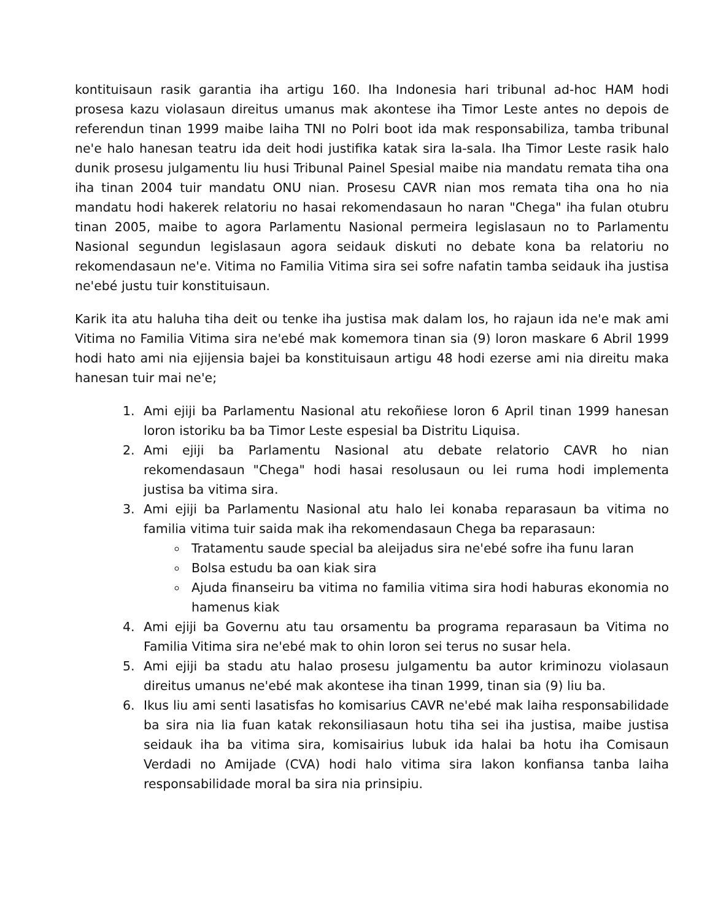kontituisaun rasik garantia iha artigu 160. Iha Indonesia hari tribunal ad-hoc HAM hodi prosesa kazu violasaun direitus umanus mak akontese iha Timor Leste antes no depois de referendun tinan 1999 maibe laiha TNI no Polri boot ida mak responsabiliza, tamba tribunal ne'e halo hanesan teatru ida deit hodi justifika katak sira la-sala. Iha Timor Leste rasik halo dunik prosesu julgamentu liu husi Tribunal Painel Spesial maibe nia mandatu remata tiha ona iha tinan 2004 tuir mandatu ONU nian. Prosesu CAVR nian mos remata tiha ona ho nia mandatu hodi hakerek relatoriu no hasai rekomendasaun ho naran "Chega" iha fulan otubru tinan 2005, maibe to agora Parlamentu Nasional permeira legislasaun no to Parlamentu Nasional segundun legislasaun agora seidauk diskuti no debate kona ba relatoriu no rekomendasaun ne'e. Vitima no Familia Vitima sira sei sofre nafatin tamba seidauk iha justisa ne'ebé justu tuir konstituisaun.
Karik ita atu haluha tiha deit ou tenke iha justisa mak dalam los, ho rajaun ida ne'e mak ami Vitima no Familia Vitima sira ne'ebé mak komemora tinan sia (9) loron maskare 6 Abril 1999 hodi hato ami nia ejijensia bajei ba konstituisaun artigu 48 hodi ezerse ami nia direitu maka hanesan tuir mai ne'e;
1. Ami ejiji ba Parlamentu Nasional atu rekoñiese loron 6 April tinan 1999 hanesan loron istoriku ba ba Timor Leste espesial ba Distritu Liquisa.
2. Ami ejiji ba Parlamentu Nasional atu debate relatorio CAVR ho nian rekomendasaun "Chega" hodi hasai resolusaun ou lei ruma hodi implementa justisa ba vitima sira.
3. Ami ejiji ba Parlamentu Nasional atu halo lei konaba reparasaun ba vitima no familia vitima tuir saida mak iha rekomendasaun Chega ba reparasaun:
Tratamentu saude special ba aleijadus sira ne'ebé sofre iha funu laran
Bolsa estudu ba oan kiak sira
Ajuda finanseiru ba vitima no familia vitima sira hodi haburas ekonomia no hamenus kiak
4. Ami ejiji ba Governu atu tau orsamentu ba programa reparasaun ba Vitima no Familia Vitima sira ne'ebé mak to ohin loron sei terus no susar hela.
5. Ami ejiji ba stadu atu halao prosesu julgamentu ba autor kriminozu violasaun direitus umanus ne'ebé mak akontese iha tinan 1999, tinan sia (9) liu ba.
6. Ikus liu ami senti lasatisfas ho komisarius CAVR ne'ebé mak laiha responsabilidade ba sira nia lia fuan katak rekonsiliasaun hotu tiha sei iha justisa, maibe justisa seidauk iha ba vitima sira, komisairius lubuk ida halai ba hotu iha Comisaun Verdadi no Amijade (CVA) hodi halo vitima sira lakon konfiansa tanba laiha responsabilidade moral ba sira nia prinsipiu.